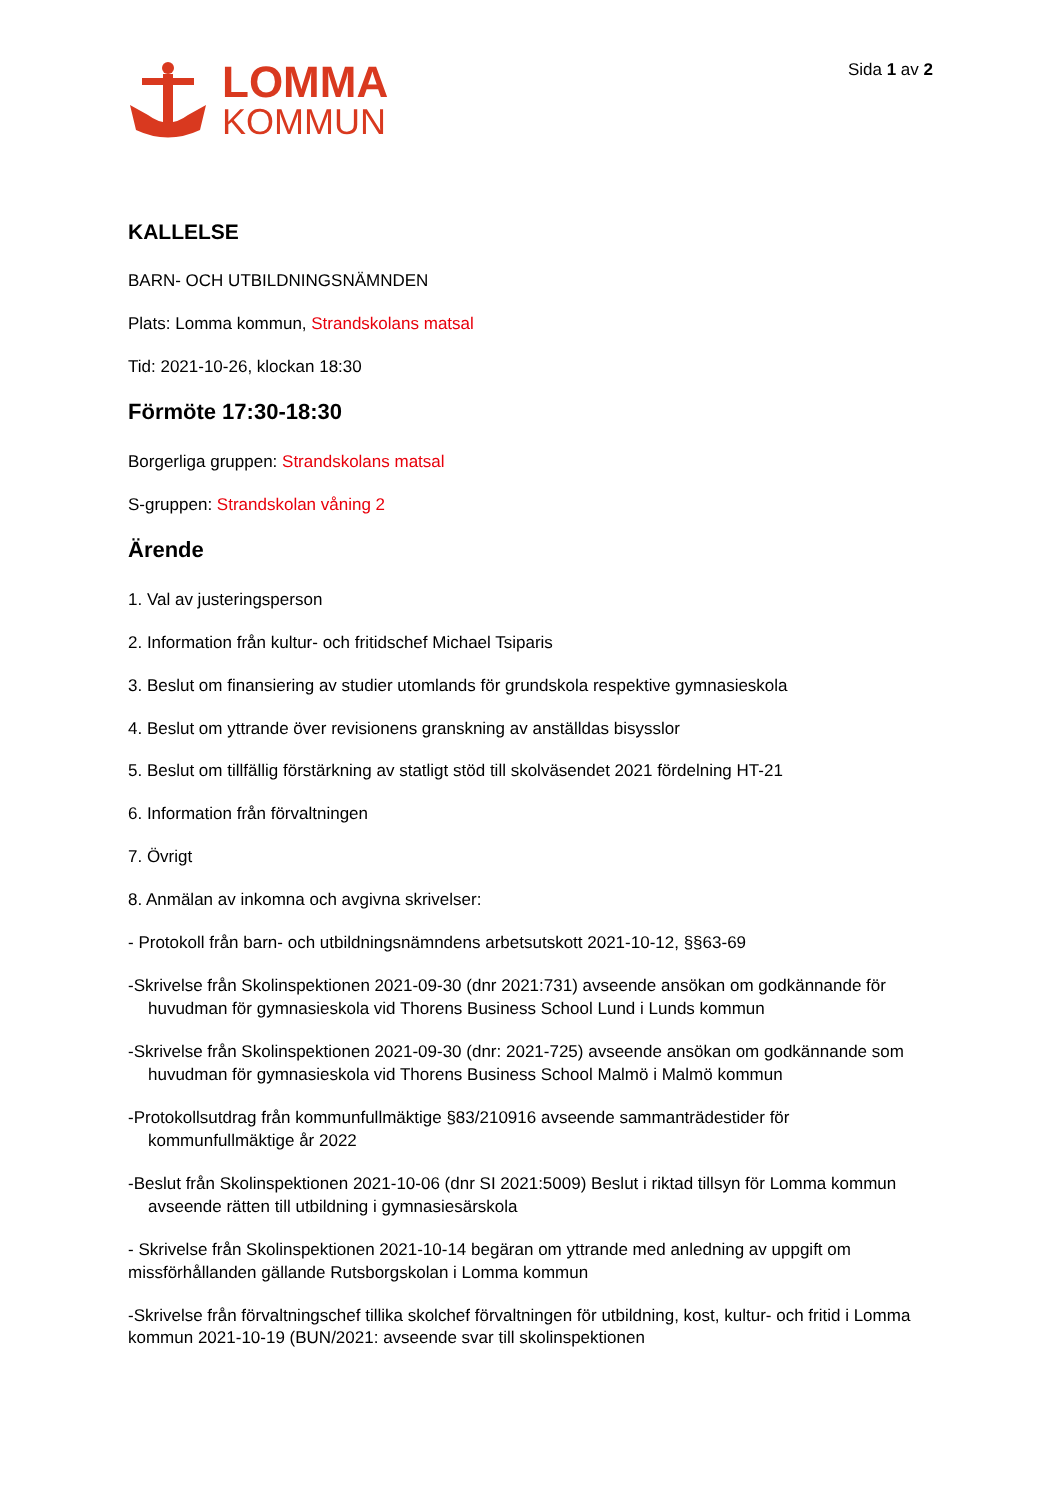LOMMA
KOMMUN
Sida 1 av 2
KALLELSE
BARN- OCH UTBILDNINGSNÄMNDEN
Plats: Lomma kommun, Strandskolans matsal
Tid: 2021-10-26, klockan 18:30
Förmöte 17:30-18:30
Borgerliga gruppen: Strandskolans matsal
S-gruppen: Strandskolan våning 2
Ärende
1. Val av justeringsperson
2. Information från kultur- och fritidschef Michael Tsiparis
3. Beslut om finansiering av studier utomlands för grundskola respektive gymnasieskola
4. Beslut om yttrande över revisionens granskning av anställdas bisysslor
5. Beslut om tillfällig förstärkning av statligt stöd till skolväsendet 2021 fördelning HT-21
6. Information från förvaltningen
7. Övrigt
8. Anmälan av inkomna och avgivna skrivelser:
- Protokoll från barn- och utbildningsnämndens arbetsutskott 2021-10-12, §§63-69
-Skrivelse från Skolinspektionen 2021-09-30 (dnr 2021:731) avseende ansökan om godkännande för huvudman för gymnasieskola vid Thorens Business School Lund i Lunds kommun
-Skrivelse från Skolinspektionen 2021-09-30 (dnr: 2021-725) avseende ansökan om godkännande som huvudman för gymnasieskola vid Thorens Business School Malmö i Malmö kommun
-Protokollsutdrag från kommunfullmäktige §83/210916 avseende sammanträdestider för kommunfullmäktige år 2022
-Beslut från Skolinspektionen 2021-10-06 (dnr SI 2021:5009) Beslut i riktad tillsyn för Lomma kommun avseende rätten till utbildning i gymnasiesärskola
- Skrivelse från Skolinspektionen 2021-10-14 begäran om yttrande med anledning av uppgift om missförhållanden gällande Rutsborgskolan i Lomma kommun
-Skrivelse från förvaltningschef tillika skolchef förvaltningen för utbildning, kost, kultur- och fritid i Lomma kommun 2021-10-19 (BUN/2021: avseende svar till skolinspektionen